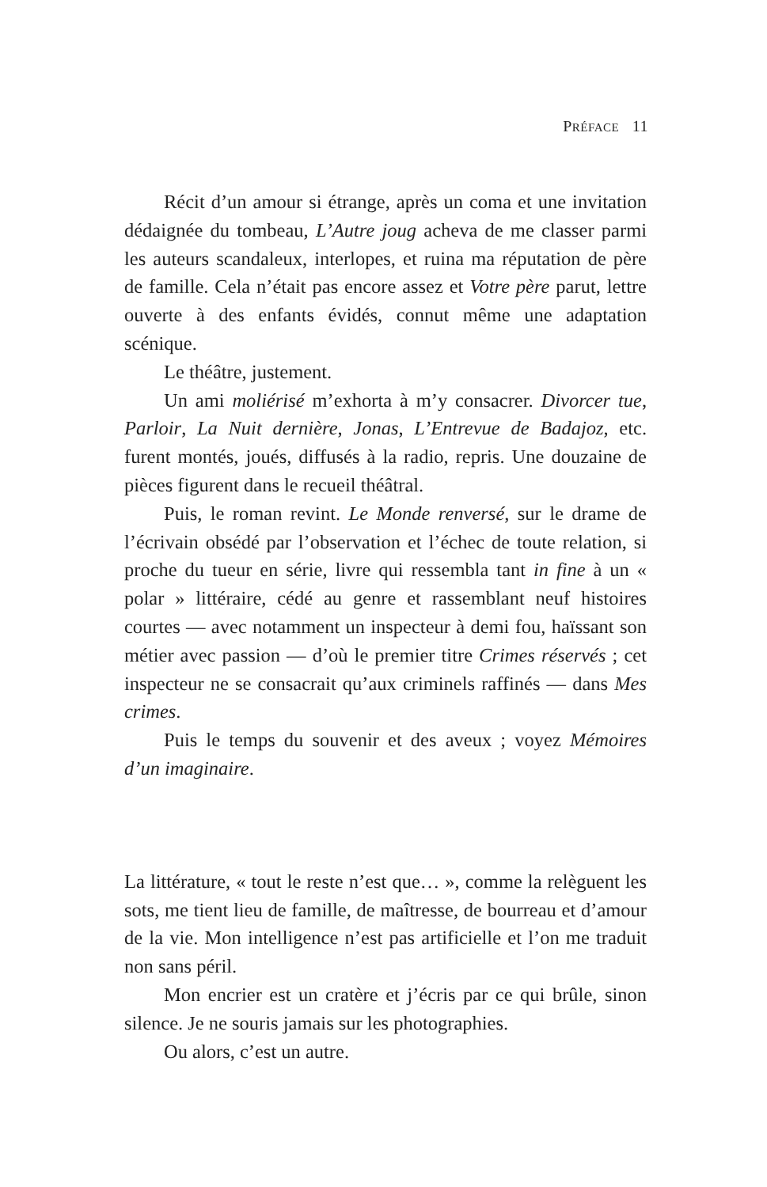PRÉFACE 11
Récit d’un amour si étrange, après un coma et une invitation dédaignée du tombeau, L’Autre joug acheva de me classer parmi les auteurs scandaleux, interlopes, et ruina ma réputation de père de famille. Cela n’était pas encore assez et Votre père parut, lettre ouverte à des enfants évidés, connut même une adaptation scénique.
Le théâtre, justement.
Un ami moliérisé m’exhorta à m’y consacrer. Divorcer tue, Parloir, La Nuit dernière, Jonas, L’Entrevue de Badajoz, etc. furent montés, joués, diffusés à la radio, repris. Une douzaine de pièces figurent dans le recueil théâtral.
Puis, le roman revint. Le Monde renversé, sur le drame de l’écrivain obsédé par l’observation et l’échec de toute relation, si proche du tueur en série, livre qui ressembla tant in fine à un « polar » littéraire, cédé au genre et rassemblant neuf histoires courtes — avec notamment un inspecteur à demi fou, haïssant son métier avec passion — d’où le premier titre Crimes réservés ; cet inspecteur ne se consacrait qu’aux criminels raffinés — dans Mes crimes.
Puis le temps du souvenir et des aveux ; voyez Mémoires d’un imaginaire.
La littérature, « tout le reste n’est que… », comme la relèguent les sots, me tient lieu de famille, de maîtresse, de bourreau et d’amour de la vie. Mon intelligence n’est pas artificielle et l’on me traduit non sans péril.
Mon encrier est un cratère et j’écris par ce qui brûle, sinon silence. Je ne souris jamais sur les photographies.
Ou alors, c’est un autre.